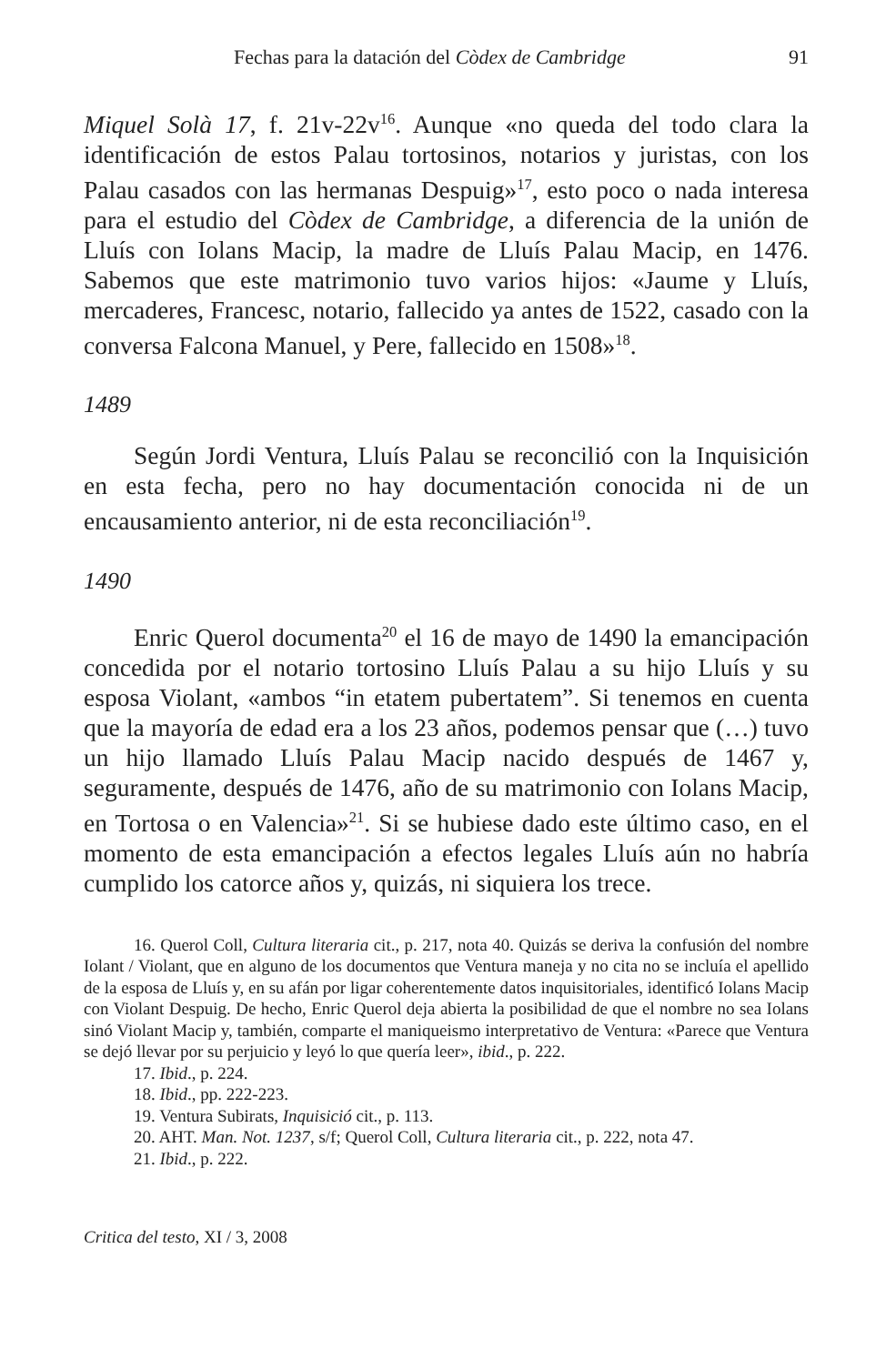Fechas para la datación del Còdex de Cambridge 91
Miquel Solà 17, f. 21v-22v<sup>16</sup>. Aunque «no queda del todo clara la identificación de estos Palau tortosinos, notarios y juristas, con los Palau casados con las hermanas Despuig»<sup>17</sup>, esto poco o nada interesa para el estudio del Còdex de Cambridge, a diferencia de la unión de Lluís con Iolans Macip, la madre de Lluís Palau Macip, en 1476. Sabemos que este matrimonio tuvo varios hijos: «Jaume y Lluís, mercaderes, Francesc, notario, fallecido ya antes de 1522, casado con la conversa Falcona Manuel, y Pere, fallecido en 1508»<sup>18</sup>.
1489
Según Jordi Ventura, Lluís Palau se reconcilió con la Inquisición en esta fecha, pero no hay documentación conocida ni de un encausamiento anterior, ni de esta reconciliación<sup>19</sup>.
1490
Enric Querol documenta<sup>20</sup> el 16 de mayo de 1490 la emancipación concedida por el notario tortosino Lluís Palau a su hijo Lluís y su esposa Violant, «ambos “in etatem pubertatem”. Si tenemos en cuenta que la mayoría de edad era a los 23 años, podemos pensar que (…) tuvo un hijo llamado Lluís Palau Macip nacido después de 1467 y, seguramente, después de 1476, año de su matrimonio con Iolans Macip, en Tortosa o en Valencia»<sup>21</sup>. Si se hubiese dado este último caso, en el momento de esta emancipación a efectos legales Lluís aún no habría cumplido los catorce años y, quizás, ni siquiera los trece.
16. Querol Coll, Cultura literaria cit., p. 217, nota 40. Quizás se deriva la confusión del nombre Iolant / Violant, que en alguno de los documentos que Ventura maneja y no cita no se incluía el apellido de la esposa de Lluís y, en su afán por ligar coherentemente datos inquisitoriales, identificó Iolans Macip con Violant Despuig. De hecho, Enric Querol deja abierta la posibilidad de que el nombre no sea Iolans sinó Violant Macip y, también, comparte el maniqueismo interpretativo de Ventura: «Parece que Ventura se dejó llevar por su perjuicio y leyó lo que quería leer», ibid., p. 222.
17. Ibid., p. 224.
18. Ibid., pp. 222-223.
19. Ventura Subirats, Inquisició cit., p. 113.
20. AHT. Man. Not. 1237, s/f; Querol Coll, Cultura literaria cit., p. 222, nota 47.
21. Ibid., p. 222.
Critica del testo, XI / 3, 2008